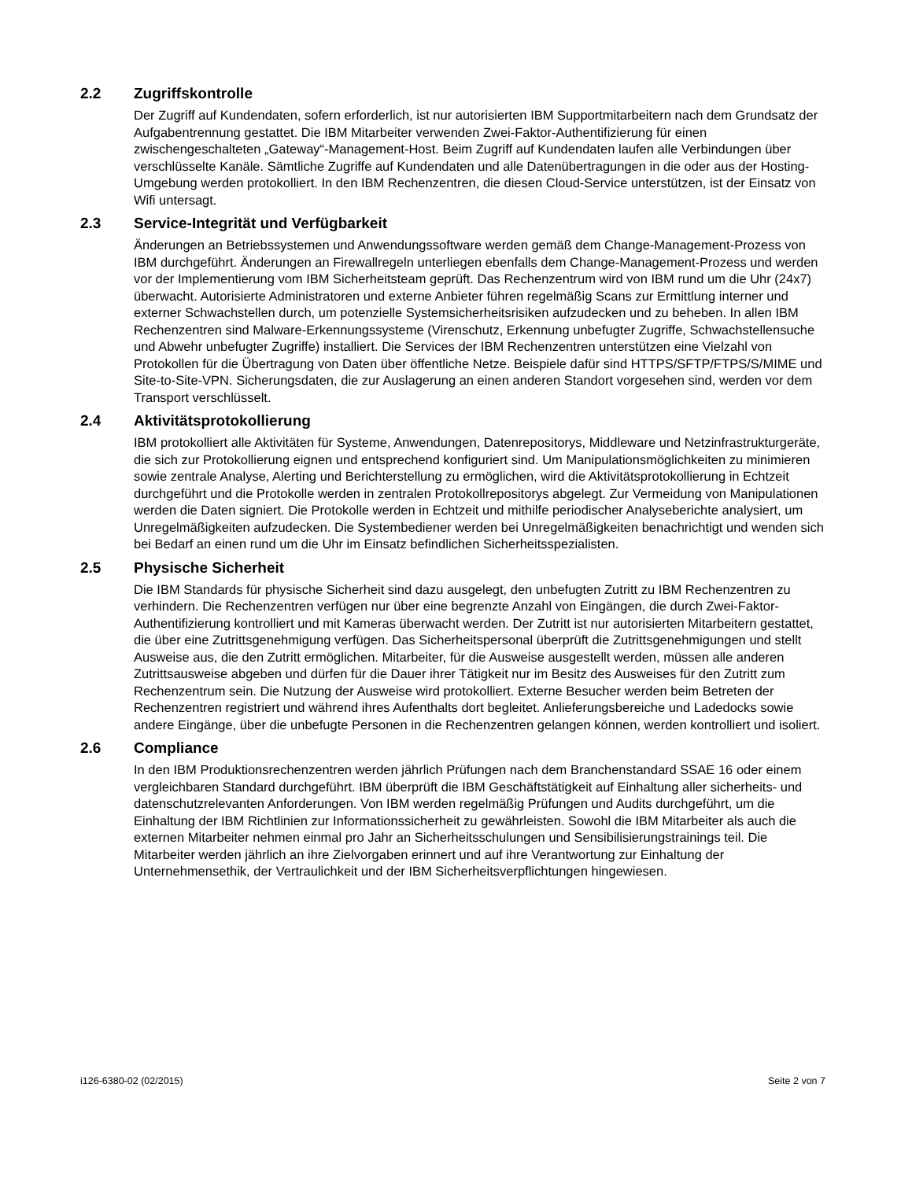2.2 Zugriffskontrolle
Der Zugriff auf Kundendaten, sofern erforderlich, ist nur autorisierten IBM Supportmitarbeitern nach dem Grundsatz der Aufgabentrennung gestattet. Die IBM Mitarbeiter verwenden Zwei-Faktor-Authentifizierung für einen zwischengeschalteten „Gateway“-Management-Host. Beim Zugriff auf Kundendaten laufen alle Verbindungen über verschlüsselte Kanäle. Sämtliche Zugriffe auf Kundendaten und alle Datenübertragungen in die oder aus der Hosting-Umgebung werden protokolliert. In den IBM Rechenzentren, die diesen Cloud-Service unterstützen, ist der Einsatz von Wifi untersagt.
2.3 Service-Integrität und Verfügbarkeit
Änderungen an Betriebssystemen und Anwendungssoftware werden gemäß dem Change-Management-Prozess von IBM durchgeführt. Änderungen an Firewallregeln unterliegen ebenfalls dem Change-Management-Prozess und werden vor der Implementierung vom IBM Sicherheitsteam geprüft. Das Rechenzentrum wird von IBM rund um die Uhr (24x7) überwacht. Autorisierte Administratoren und externe Anbieter führen regelmäßig Scans zur Ermittlung interner und externer Schwachstellen durch, um potenzielle Systemsicherheitsrisiken aufzudecken und zu beheben. In allen IBM Rechenzentren sind Malware-Erkennungssysteme (Virenschutz, Erkennung unbefugter Zugriffe, Schwachstellensuche und Abwehr unbefugter Zugriffe) installiert. Die Services der IBM Rechenzentren unterstützen eine Vielzahl von Protokollen für die Übertragung von Daten über öffentliche Netze. Beispiele dafür sind HTTPS/SFTP/FTPS/S/MIME und Site-to-Site-VPN. Sicherungsdaten, die zur Auslagerung an einen anderen Standort vorgesehen sind, werden vor dem Transport verschlüsselt.
2.4 Aktivitätsprotokollierung
IBM protokolliert alle Aktivitäten für Systeme, Anwendungen, Datenrepositorys, Middleware und Netzinfrastrukturgeräte, die sich zur Protokollierung eignen und entsprechend konfiguriert sind. Um Manipulationsmöglichkeiten zu minimieren sowie zentrale Analyse, Alerting und Berichterstellung zu ermöglichen, wird die Aktivitätsprotokollierung in Echtzeit durchgeführt und die Protokolle werden in zentralen Protokollrepositorys abgelegt. Zur Vermeidung von Manipulationen werden die Daten signiert. Die Protokolle werden in Echtzeit und mithilfe periodischer Analyseberichte analysiert, um Unregelmäßigkeiten aufzudecken. Die Systembediener werden bei Unregelmäßigkeiten benachrichtigt und wenden sich bei Bedarf an einen rund um die Uhr im Einsatz befindlichen Sicherheitsspezialisten.
2.5 Physische Sicherheit
Die IBM Standards für physische Sicherheit sind dazu ausgelegt, den unbefugten Zutritt zu IBM Rechenzentren zu verhindern. Die Rechenzentren verfügen nur über eine begrenzte Anzahl von Eingängen, die durch Zwei-Faktor-Authentifizierung kontrolliert und mit Kameras überwacht werden. Der Zutritt ist nur autorisierten Mitarbeitern gestattet, die über eine Zutrittsgenehmigung verfügen. Das Sicherheitspersonal überprüft die Zutrittsgenehmigungen und stellt Ausweise aus, die den Zutritt ermöglichen. Mitarbeiter, für die Ausweise ausgestellt werden, müssen alle anderen Zutrittsausweise abgeben und dürfen für die Dauer ihrer Tätigkeit nur im Besitz des Ausweises für den Zutritt zum Rechenzentrum sein. Die Nutzung der Ausweise wird protokolliert. Externe Besucher werden beim Betreten der Rechenzentren registriert und während ihres Aufenthalts dort begleitet. Anlieferungsbereiche und Ladedocks sowie andere Eingänge, über die unbefugte Personen in die Rechenzentren gelangen können, werden kontrolliert und isoliert.
2.6 Compliance
In den IBM Produktionsrechenzentren werden jährlich Prüfungen nach dem Branchenstandard SSAE 16 oder einem vergleichbaren Standard durchgeführt. IBM überprüft die IBM Geschäftstätigkeit auf Einhaltung aller sicherheits- und datenschutzrelevanten Anforderungen. Von IBM werden regelmäßig Prüfungen und Audits durchgeführt, um die Einhaltung der IBM Richtlinien zur Informationssicherheit zu gewährleisten. Sowohl die IBM Mitarbeiter als auch die externen Mitarbeiter nehmen einmal pro Jahr an Sicherheitsschulungen und Sensibilisierungstrainings teil. Die Mitarbeiter werden jährlich an ihre Zielvorgaben erinnert und auf ihre Verantwortung zur Einhaltung der Unternehmensethik, der Vertraulichkeit und der IBM Sicherheitsverpflichtungen hingewiesen.
i126-6380-02 (02/2015) Seite 2 von 7